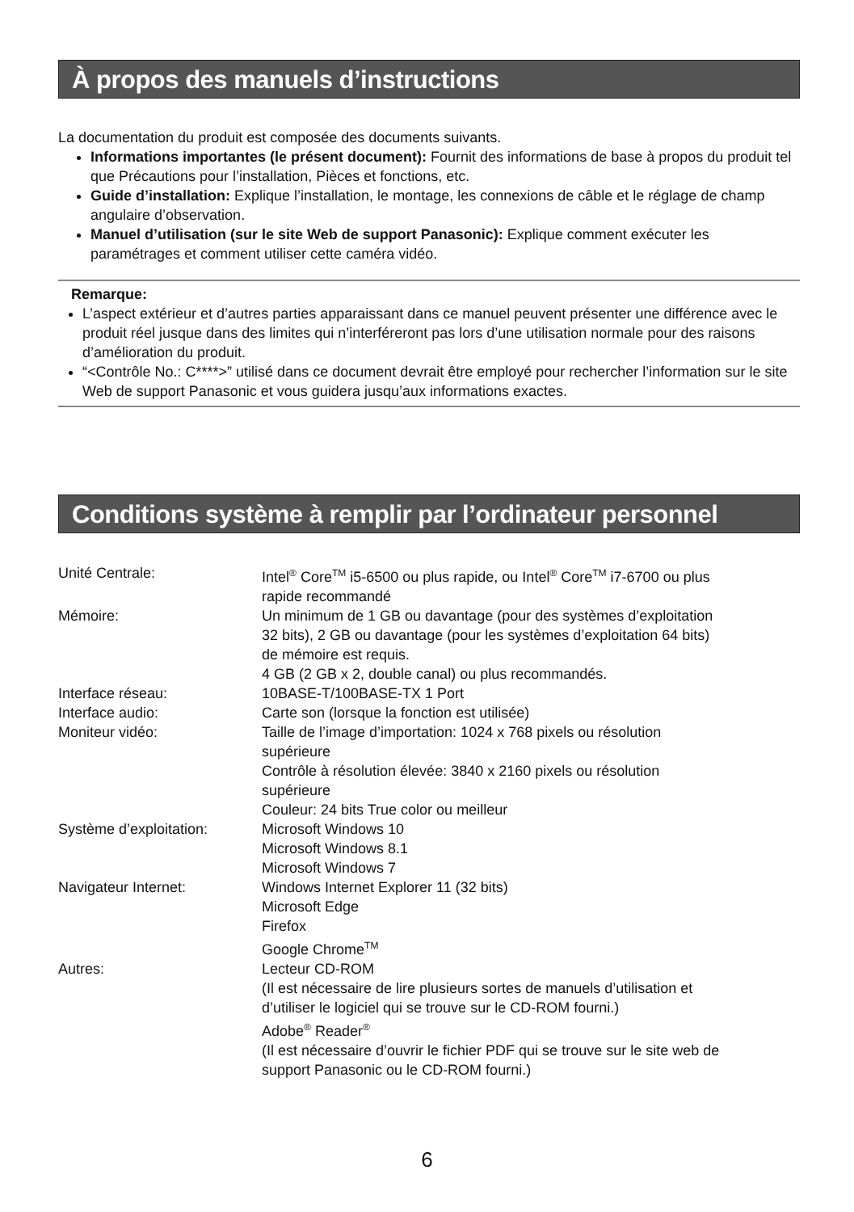À propos des manuels d’instructions
La documentation du produit est composée des documents suivants.
Informations importantes (le présent document): Fournit des informations de base à propos du produit tel que Précautions pour l’installation, Pièces et fonctions, etc.
Guide d’installation: Explique l’installation, le montage, les connexions de câble et le réglage de champ angulaire d’observation.
Manuel d’utilisation (sur le site Web de support Panasonic): Explique comment exécuter les paramétrages et comment utiliser cette caméra vidéo.
Remarque:
L’aspect extérieur et d’autres parties apparaissant dans ce manuel peuvent présenter une différence avec le produit réel jusque dans des limites qui n’interféreront pas lors d’une utilisation normale pour des raisons d’amélioration du produit.
“<Contrôle No.: C****>” utilisé dans ce document devrait être employé pour rechercher l’information sur le site Web de support Panasonic et vous guidera jusqu’aux informations exactes.
Conditions système à remplir par l’ordinateur personnel
| Unité Centrale: | Intel<sup>®</sup> Core<sup>TM</sup> i5-6500 ou plus rapide, ou Intel<sup>®</sup> Core<sup>TM</sup> i7-6700 ou plus rapide recommandé |
| Mémoire: | Un minimum de 1 GB ou davantage (pour des systèmes d’exploitation 32 bits), 2 GB ou davantage (pour les systèmes d’exploitation 64 bits) de mémoire est requis. 4 GB (2 GB x 2, double canal) ou plus recommandés. |
| Interface réseau: | 10BASE-T/100BASE-TX 1 Port |
| Interface audio: | Carte son (lorsque la fonction est utilisée) |
| Moniteur vidéo: | Taille de l’image d’importation: 1024 x 768 pixels ou résolution supérieure Contrôle à résolution élevée: 3840 x 2160 pixels ou résolution supérieure Couleur: 24 bits True color ou meilleur |
| Système d’exploitation: | Microsoft Windows 10 Microsoft Windows 8.1 Microsoft Windows 7 |
| Navigateur Internet: | Windows Internet Explorer 11 (32 bits) Microsoft Edge Firefox Google Chrome<sup>TM</sup> |
| Autres: | Lecteur CD-ROM (Il est nécessaire de lire plusieurs sortes de manuels d’utilisation et d’utiliser le logiciel qui se trouve sur le CD-ROM fourni.) Adobe<sup>®</sup> Reader<sup>®</sup> (Il est nécessaire d’ouvrir le fichier PDF qui se trouve sur le site web de support Panasonic ou le CD-ROM fourni.) |
6